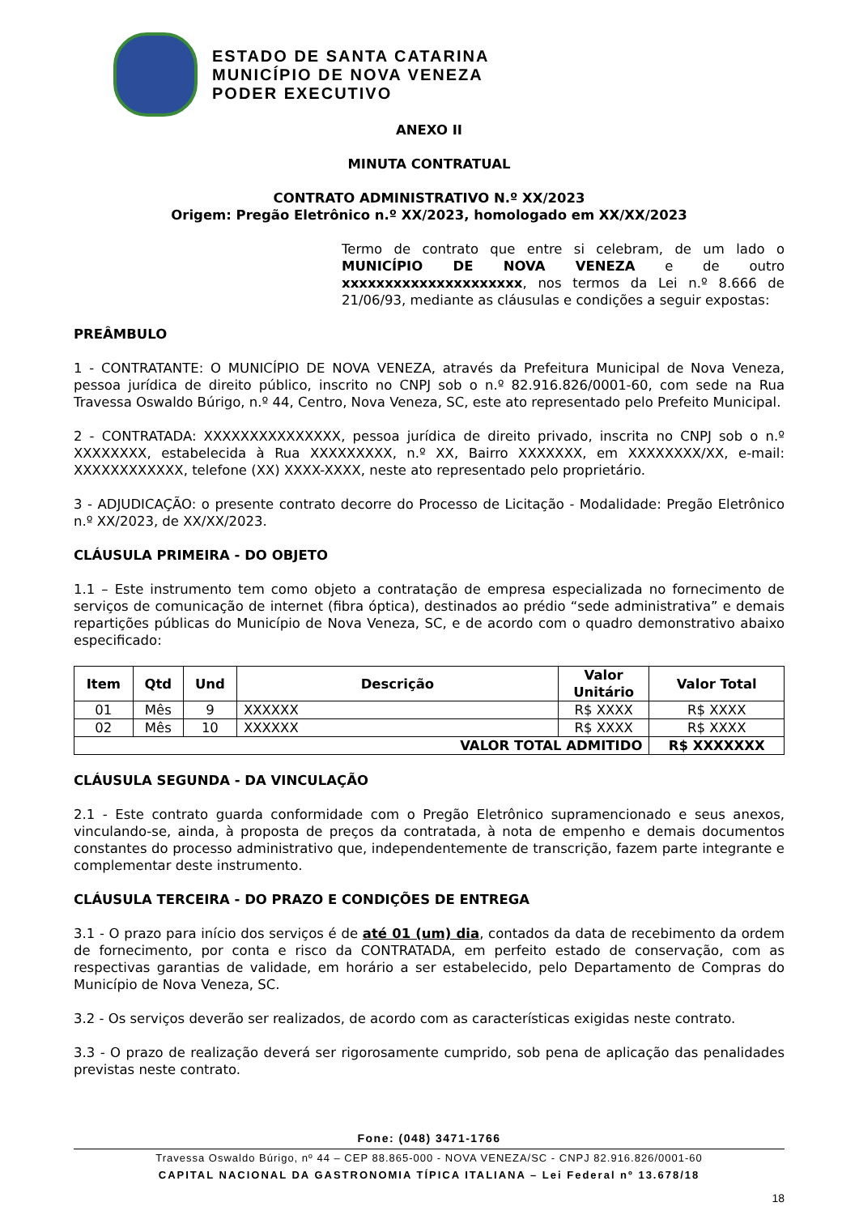ESTADO DE SANTA CATARINA
MUNICÍPIO DE NOVA VENEZA
PODER EXECUTIVO
ANEXO II
MINUTA CONTRATUAL
CONTRATO ADMINISTRATIVO N.º XX/2023
Origem: Pregão Eletrônico n.º XX/2023, homologado em XX/XX/2023
Termo de contrato que entre si celebram, de um lado o MUNICÍPIO DE NOVA VENEZA e de outro xxxxxxxxxxxxxxxxxxxxx, nos termos da Lei n.º 8.666 de 21/06/93, mediante as cláusulas e condições a seguir expostas:
PREÂMBULO
1 - CONTRATANTE: O MUNICÍPIO DE NOVA VENEZA, através da Prefeitura Municipal de Nova Veneza, pessoa jurídica de direito público, inscrito no CNPJ sob o n.º 82.916.826/0001-60, com sede na Rua Travessa Oswaldo Búrigo, n.º 44, Centro, Nova Veneza, SC, este ato representado pelo Prefeito Municipal.
2 - CONTRATADA: XXXXXXXXXXXXXXX, pessoa jurídica de direito privado, inscrita no CNPJ sob o n.º XXXXXXXX, estabelecida à Rua XXXXXXXXX, n.º XX, Bairro XXXXXXX, em XXXXXXXX/XX, e-mail: XXXXXXXXXXXX, telefone (XX) XXXX-XXXX, neste ato representado pelo proprietário.
3 - ADJUDICAÇÃO: o presente contrato decorre do Processo de Licitação - Modalidade: Pregão Eletrônico n.º XX/2023, de XX/XX/2023.
CLÁUSULA PRIMEIRA - DO OBJETO
1.1 – Este instrumento tem como objeto a contratação de empresa especializada no fornecimento de serviços de comunicação de internet (fibra óptica), destinados ao prédio “sede administrativa” e demais repartições públicas do Município de Nova Veneza, SC, e de acordo com o quadro demonstrativo abaixo especificado:
| Item | Qtd | Und | Descrição | Valor Unitário | Valor Total |
| --- | --- | --- | --- | --- | --- |
| 01 | Mês | 9 | XXXXXX | R$ XXXX | R$ XXXX |
| 02 | Mês | 10 | XXXXXX | R$ XXXX | R$ XXXX |
| VALOR TOTAL ADMITIDO | | | | | R$ XXXXXXX |
CLÁUSULA SEGUNDA - DA VINCULAÇÃO
2.1 - Este contrato guarda conformidade com o Pregão Eletrônico supramencionado e seus anexos, vinculando-se, ainda, à proposta de preços da contratada, à nota de empenho e demais documentos constantes do processo administrativo que, independentemente de transcrição, fazem parte integrante e complementar deste instrumento.
CLÁUSULA TERCEIRA - DO PRAZO E CONDIÇÕES DE ENTREGA
3.1 - O prazo para início dos serviços é de até 01 (um) dia, contados da data de recebimento da ordem de fornecimento, por conta e risco da CONTRATADA, em perfeito estado de conservação, com as respectivas garantias de validade, em horário a ser estabelecido, pelo Departamento de Compras do Município de Nova Veneza, SC.
3.2 - Os serviços deverão ser realizados, de acordo com as características exigidas neste contrato.
3.3 - O prazo de realização deverá ser rigorosamente cumprido, sob pena de aplicação das penalidades previstas neste contrato.
Fone: (048) 3471-1766
Travessa Oswaldo Búrigo, nº 44 – CEP 88.865-000 - NOVA VENEZA/SC - CNPJ 82.916.826/0001-60
CAPITAL NACIONAL DA GASTRONOMIA TÍPICA ITALIANA – Lei Federal nº 13.678/18
18